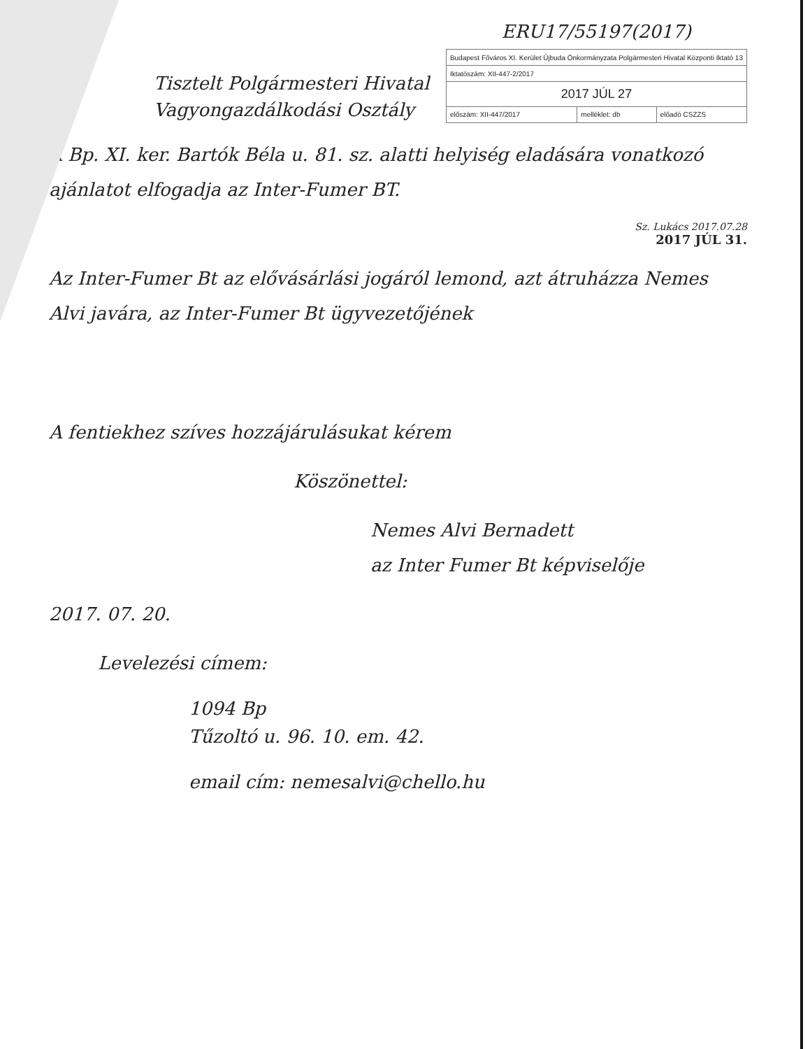ERU17/55197(2017)
Tisztelt Polgármesteri Hivatal
Vagyongazdálkodási Osztály
| Budapest Főváros XI. Kerület Újbuda Önkormányzata Polgármesteri Hivatal Központi Iktató 13 | | |
| Iktatószám: XII-447-2/2017 | | |
| 2017 JÚL 27 | | |
| előszám: XII-447/2017 | melléklet: db | előadó CSZZS |
A Bp. XI. ker. Bartók Béla u. 81. sz. alatti helyiség eladására vonatkozó ajánlatot elfogadja az Inter-Fumer BT.
Sz. Lukács 2017.07.28
2017 JÚL 31.
Az Inter-Fumer Bt az elővásárlási jogáról lemond, azt átruházza Nemes Alvi javára, az Inter-Fumer Bt ügyvezetőjének
A fentiekhez szíves hozzájárulásukat kérem
Köszönettel:
Nemes Alvi Bernadett
az Inter Fumer Bt képviselője
2017. 07. 20.
Levelezési címem:
1094 Bp
Tűzoltó u. 96. 10. em. 42.
email cím: nemesalvi@chello.hu